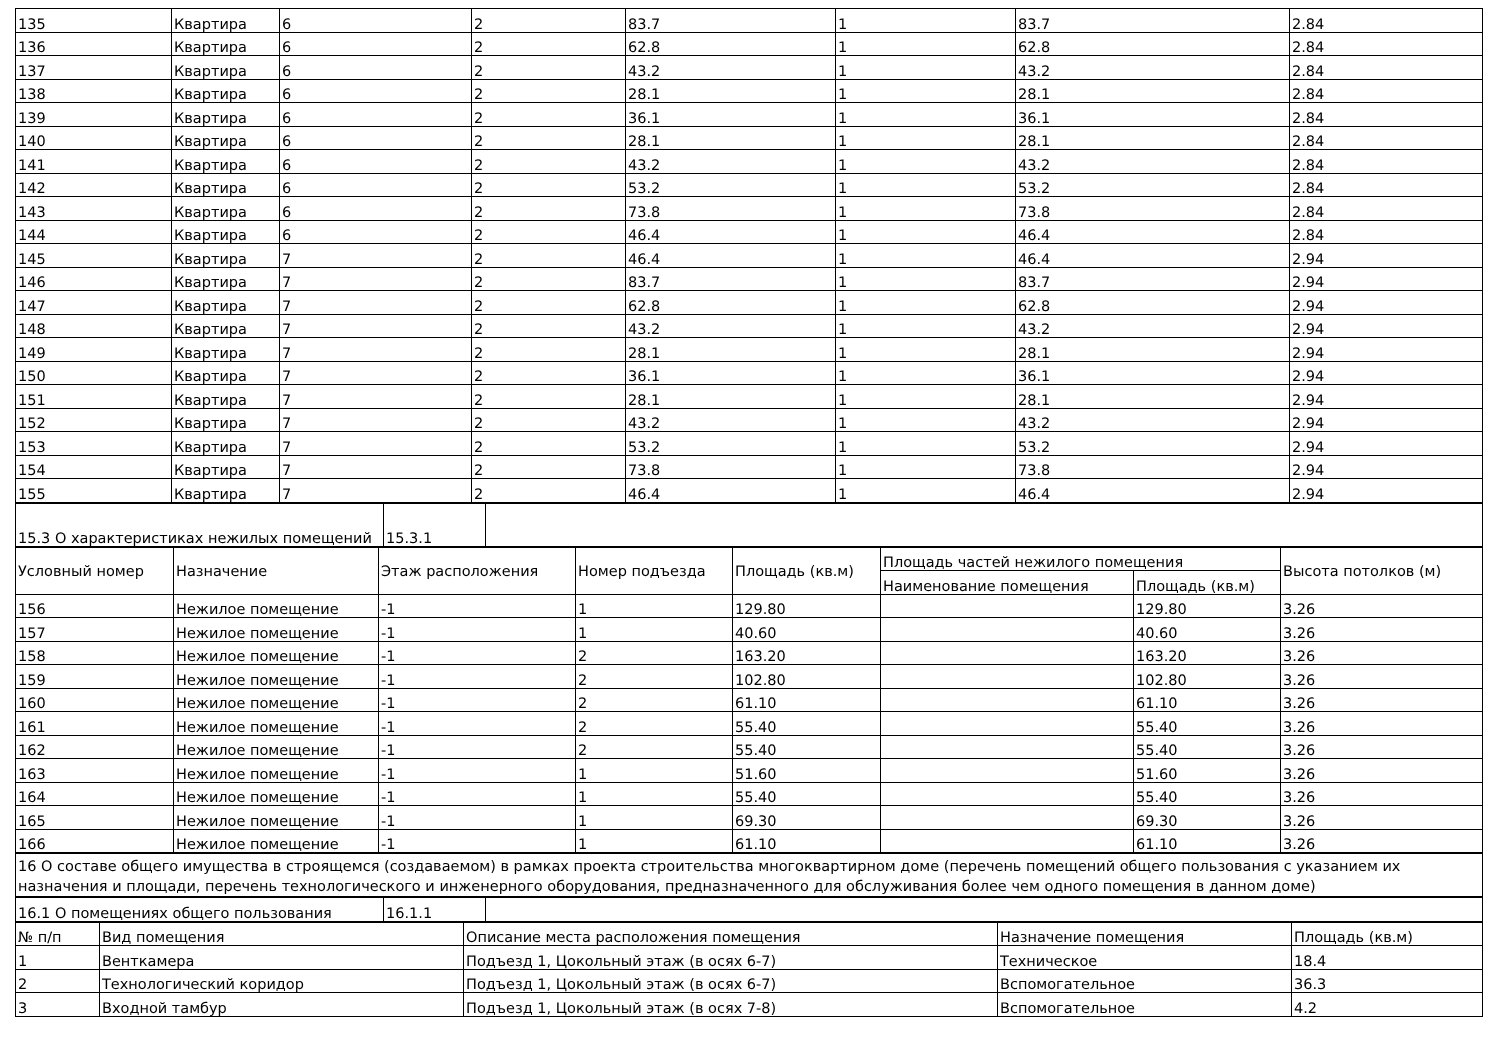| 135 | Квартира | 6 | 2 | 83.7 | 1 | 83.7 | 2.84 |
| 136 | Квартира | 6 | 2 | 62.8 | 1 | 62.8 | 2.84 |
| 137 | Квартира | 6 | 2 | 43.2 | 1 | 43.2 | 2.84 |
| 138 | Квартира | 6 | 2 | 28.1 | 1 | 28.1 | 2.84 |
| 139 | Квартира | 6 | 2 | 36.1 | 1 | 36.1 | 2.84 |
| 140 | Квартира | 6 | 2 | 28.1 | 1 | 28.1 | 2.84 |
| 141 | Квартира | 6 | 2 | 43.2 | 1 | 43.2 | 2.84 |
| 142 | Квартира | 6 | 2 | 53.2 | 1 | 53.2 | 2.84 |
| 143 | Квартира | 6 | 2 | 73.8 | 1 | 73.8 | 2.84 |
| 144 | Квартира | 6 | 2 | 46.4 | 1 | 46.4 | 2.84 |
| 145 | Квартира | 7 | 2 | 46.4 | 1 | 46.4 | 2.94 |
| 146 | Квартира | 7 | 2 | 83.7 | 1 | 83.7 | 2.94 |
| 147 | Квартира | 7 | 2 | 62.8 | 1 | 62.8 | 2.94 |
| 148 | Квартира | 7 | 2 | 43.2 | 1 | 43.2 | 2.94 |
| 149 | Квартира | 7 | 2 | 28.1 | 1 | 28.1 | 2.94 |
| 150 | Квартира | 7 | 2 | 36.1 | 1 | 36.1 | 2.94 |
| 151 | Квартира | 7 | 2 | 28.1 | 1 | 28.1 | 2.94 |
| 152 | Квартира | 7 | 2 | 43.2 | 1 | 43.2 | 2.94 |
| 153 | Квартира | 7 | 2 | 53.2 | 1 | 53.2 | 2.94 |
| 154 | Квартира | 7 | 2 | 73.8 | 1 | 73.8 | 2.94 |
| 155 | Квартира | 7 | 2 | 46.4 | 1 | 46.4 | 2.94 |
| 15.3 О характеристиках нежилых помещений | 15.3.1 | |
| Условный номер | Назначение | Этаж расположения | Номер подъезда | Площадь (кв.м) | Площадь частей нежилого помещения | | Высота потолков (м) |
| --- | --- | --- | --- | --- | --- | --- | --- |
| | | | | | Наименование помещения | Площадь (кв.м) | |
| 156 | Нежилое помещение | -1 | 1 | 129.80 | | 129.80 | 3.26 |
| 157 | Нежилое помещение | -1 | 1 | 40.60 | | 40.60 | 3.26 |
| 158 | Нежилое помещение | -1 | 2 | 163.20 | | 163.20 | 3.26 |
| 159 | Нежилое помещение | -1 | 2 | 102.80 | | 102.80 | 3.26 |
| 160 | Нежилое помещение | -1 | 2 | 61.10 | | 61.10 | 3.26 |
| 161 | Нежилое помещение | -1 | 2 | 55.40 | | 55.40 | 3.26 |
| 162 | Нежилое помещение | -1 | 2 | 55.40 | | 55.40 | 3.26 |
| 163 | Нежилое помещение | -1 | 1 | 51.60 | | 51.60 | 3.26 |
| 164 | Нежилое помещение | -1 | 1 | 55.40 | | 55.40 | 3.26 |
| 165 | Нежилое помещение | -1 | 1 | 69.30 | | 69.30 | 3.26 |
| 166 | Нежилое помещение | -1 | 1 | 61.10 | | 61.10 | 3.26 |
| 16 О составе общего имущества в строящемся (создаваемом) в рамках проекта строительства многоквартирном доме (перечень помещений общего пользования с указанием их назначения и площади, перечень технологического и инженерного оборудования, предназначенного для обслуживания более чем одного помещения в данном доме) |
| 16.1 О помещениях общего пользования | 16.1.1 | |
| № п/п | Вид помещения | Описание места расположения помещения | Назначение помещения | Площадь (кв.м) |
| --- | --- | --- | --- | --- |
| 1 | Венткамера | Подъезд 1, Цокольный этаж (в осях 6-7) | Техническое | 18.4 |
| 2 | Технологический коридор | Подъезд 1, Цокольный этаж (в осях 6-7) | Вспомогательное | 36.3 |
| 3 | Входной тамбур | Подъезд 1, Цокольный этаж (в осях 7-8) | Вспомогательное | 4.2 |